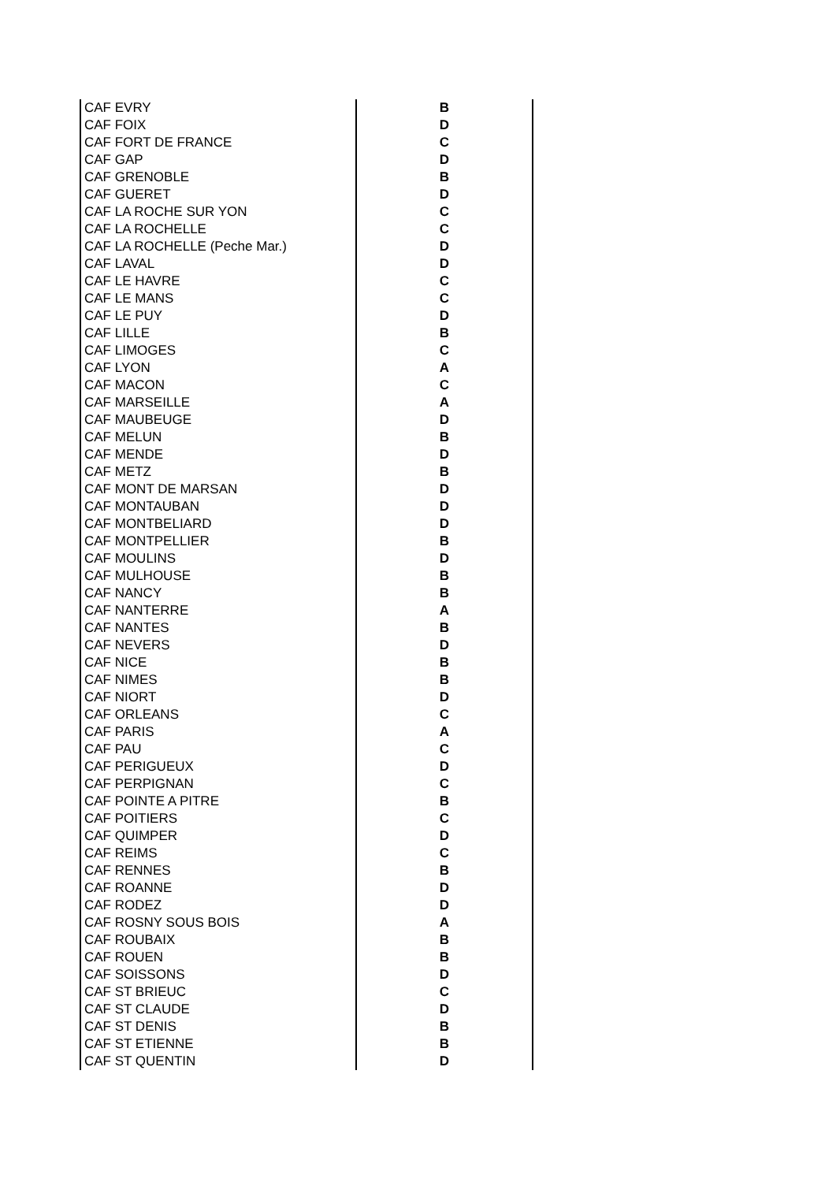| CAF EVRY | B |
| CAF FOIX | D |
| CAF FORT DE FRANCE | C |
| CAF GAP | D |
| CAF GRENOBLE | B |
| CAF GUERET | D |
| CAF LA ROCHE SUR YON | C |
| CAF LA ROCHELLE | C |
| CAF LA ROCHELLE (Peche Mar.) | D |
| CAF LAVAL | D |
| CAF LE HAVRE | C |
| CAF LE MANS | C |
| CAF LE PUY | D |
| CAF LILLE | B |
| CAF LIMOGES | C |
| CAF LYON | A |
| CAF MACON | C |
| CAF MARSEILLE | A |
| CAF MAUBEUGE | D |
| CAF MELUN | B |
| CAF MENDE | D |
| CAF METZ | B |
| CAF MONT DE MARSAN | D |
| CAF MONTAUBAN | D |
| CAF MONTBELIARD | D |
| CAF MONTPELLIER | B |
| CAF MOULINS | D |
| CAF MULHOUSE | B |
| CAF NANCY | B |
| CAF NANTERRE | A |
| CAF NANTES | B |
| CAF NEVERS | D |
| CAF NICE | B |
| CAF NIMES | B |
| CAF NIORT | D |
| CAF ORLEANS | C |
| CAF PARIS | A |
| CAF PAU | C |
| CAF PERIGUEUX | D |
| CAF PERPIGNAN | C |
| CAF POINTE A PITRE | B |
| CAF POITIERS | C |
| CAF QUIMPER | D |
| CAF REIMS | C |
| CAF RENNES | B |
| CAF ROANNE | D |
| CAF RODEZ | D |
| CAF ROSNY SOUS BOIS | A |
| CAF ROUBAIX | B |
| CAF ROUEN | B |
| CAF SOISSONS | D |
| CAF ST BRIEUC | C |
| CAF ST CLAUDE | D |
| CAF ST DENIS | B |
| CAF ST ETIENNE | B |
| CAF ST QUENTIN | D |